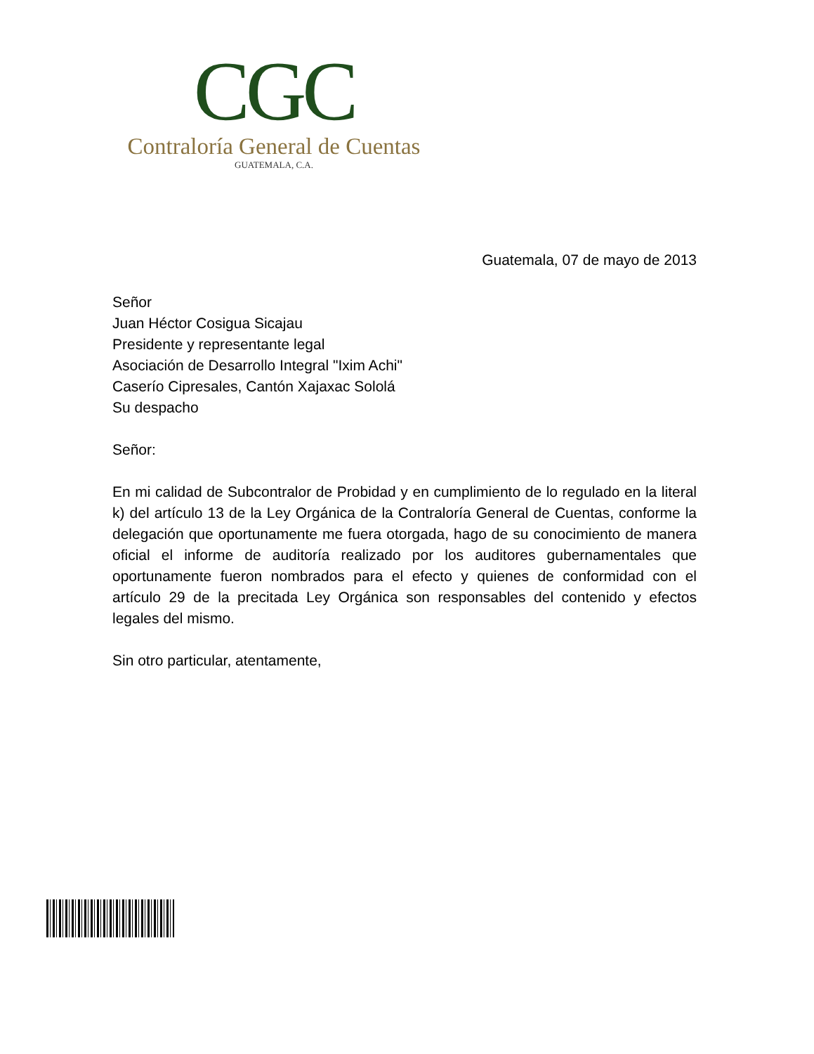CGC
Contraloría General de Cuentas
GUATEMALA, C.A.
Guatemala, 07 de mayo de 2013
Señor
Juan Héctor Cosigua Sicajau
Presidente y representante legal
Asociación de Desarrollo Integral "Ixim Achi"
Caserío Cipresales, Cantón Xajaxac Sololá
Su despacho
Señor:
En mi calidad de Subcontralor de Probidad y en cumplimiento de lo regulado en la literal k) del artículo 13 de la Ley Orgánica de la Contraloría General de Cuentas, conforme la delegación que oportunamente me fuera otorgada, hago de su conocimiento de manera oficial el informe de auditoría realizado por los auditores gubernamentales que oportunamente fueron nombrados para el efecto y quienes de conformidad con el artículo 29 de la precitada Ley Orgánica son responsables del contenido y efectos legales del mismo.
Sin otro particular, atentamente,